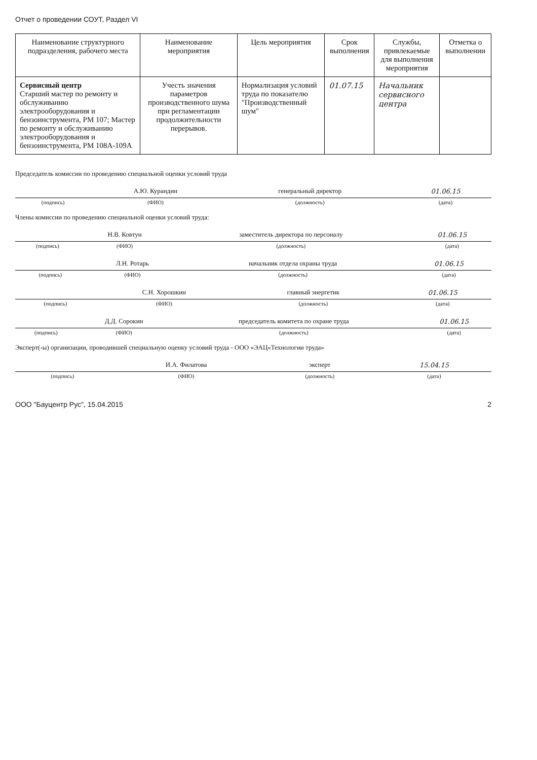Отчет о проведении СОУТ, Раздел VI
| Наименование структурного подразделения, рабочего места | Наименование мероприятия | Цель мероприятия | Срок выполнения | Службы, привлекаемые для выполнения мероприятия | Отметка о выполнении |
| --- | --- | --- | --- | --- | --- |
| Сервисный центр Старший мастер по ремонту и обслуживанию электрооборудования и бензоинструмента, РМ 107; Мастер по ремонту и обслуживанию электрооборудования и бензоинструмента, РМ 108А-109А | Учесть значения параметров производственного шума при регламентации продолжительности перерывов. | Нормализация условий труда по показателю "Производственный шум" | 01.07.15 | Начальник сервисного центра | |
Председатель комиссии по проведению специальной оценки условий труда
| | А.Ю. Курандин | генеральный директор | 01.06.15 |
| (подпись) | (ФИО) | (должность) | (дата) |
Члены комиссии по проведению специальной оценки условий труда:
| | Н.В. Ковтун | заместитель директора по персоналу | 01.06.15 |
| (подпись) | (ФИО) | (должность) | (дата) |
| | Л.Н. Ротарь | начальник отдела охраны труда | 01.06.15 |
| (подпись) | (ФИО) | (должность) | (дата) |
| | С.Н. Хорошкин | главный энергетик | 01.06.15 |
| (подпись) | (ФИО) | (должность) | (дата) |
| | Д.Д. Сорокин | председатель комитета по охране труда | 01.06.15 |
| (подпись) | (ФИО) | (должность) | (дата) |
Эксперт(-ы) организации, проводившей специальную оценку условий труда - ООО «ЭАЦ«Технологии труда»
| | И.А. Филатова | эксперт | 15.04.15 |
| (подпись) | (ФИО) | (должность) | (дата) |
ООО "Бауцентр Рус", 15.04.2015 2